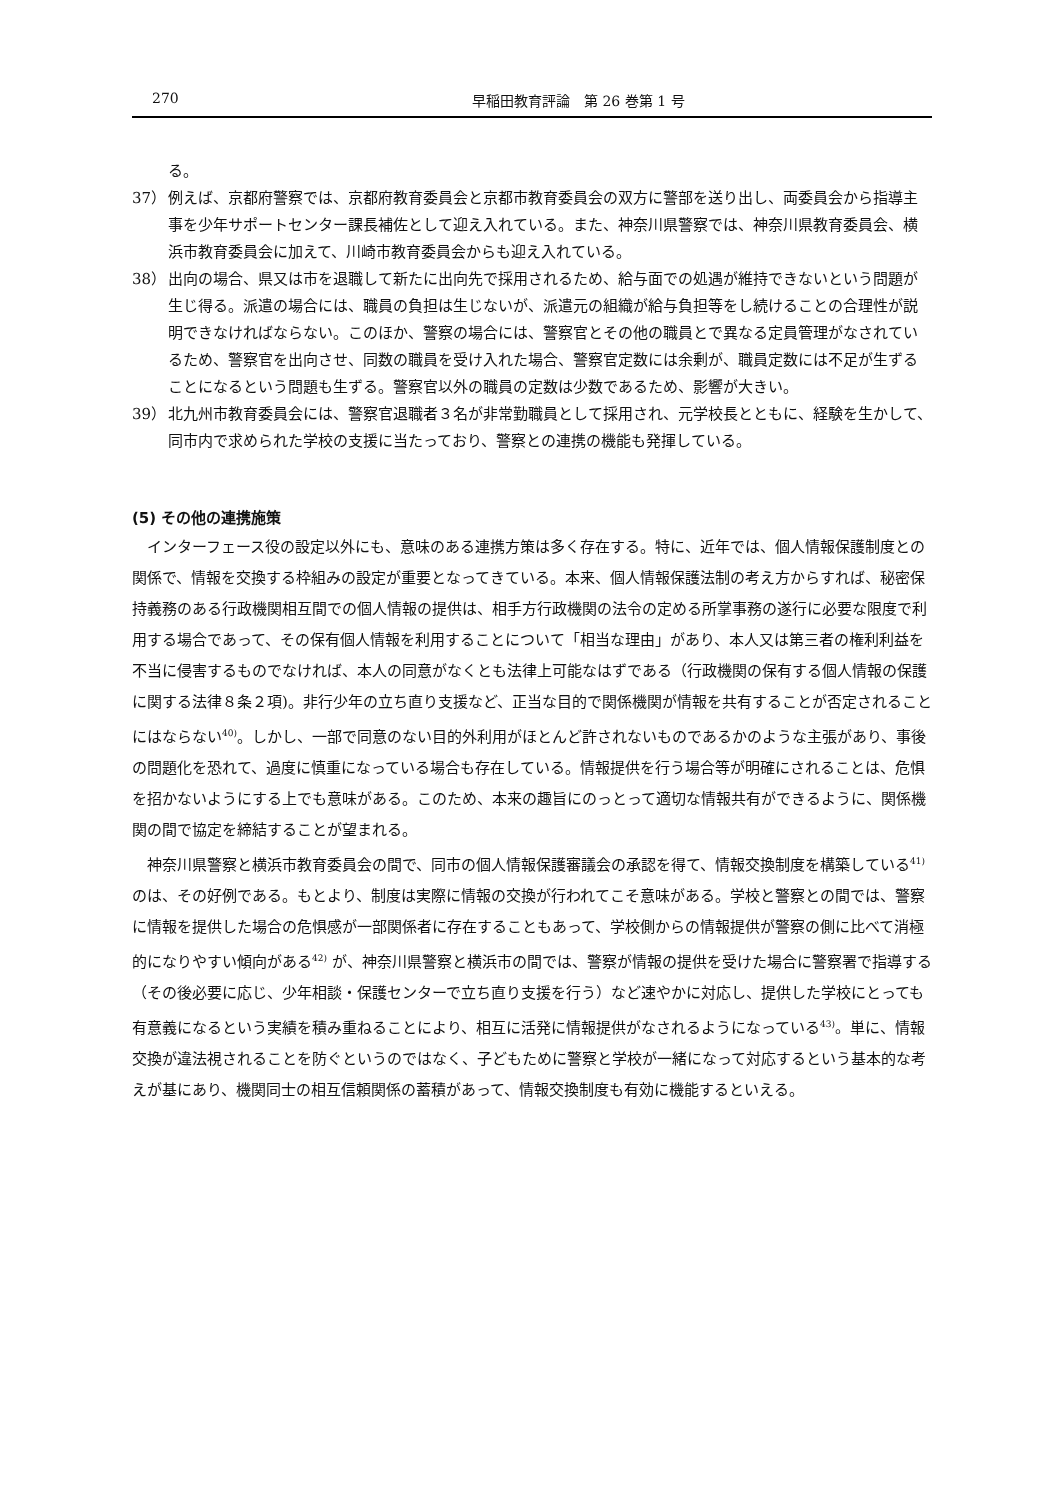270 早稲田教育評論　第 26 巻第 1 号
る。
37） 例えば、京都府警察では、京都府教育委員会と京都市教育委員会の双方に警部を送り出し、両委員会から指導主事を少年サポートセンター課長補佐として迎え入れている。また、神奈川県警察では、神奈川県教育委員会、横浜市教育委員会に加えて、川崎市教育委員会からも迎え入れている。
38） 出向の場合、県又は市を退職して新たに出向先で採用されるため、給与面での処遇が維持できないという問題が生じ得る。派遣の場合には、職員の負担は生じないが、派遣元の組織が給与負担等をし続けることの合理性が説明できなければならない。このほか、警察の場合には、警察官とその他の職員とで異なる定員管理がなされているため、警察官を出向させ、同数の職員を受け入れた場合、警察官定数には余剰が、職員定数には不足が生ずることになるという問題も生ずる。警察官以外の職員の定数は少数であるため、影響が大きい。
39） 北九州市教育委員会には、警察官退職者３名が非常勤職員として採用され、元学校長とともに、経験を生かして、同市内で求められた学校の支援に当たっており、警察との連携の機能も発揮している。
(5) その他の連携施策
インターフェース役の設定以外にも、意味のある連携方策は多く存在する。特に、近年では、個人情報保護制度との関係で、情報を交換する枠組みの設定が重要となってきている。本来、個人情報保護法制の考え方からすれば、秘密保持義務のある行政機関相互間での個人情報の提供は、相手方行政機関の法令の定める所掌事務の遂行に必要な限度で利用する場合であって、その保有個人情報を利用することについて「相当な理由」があり、本人又は第三者の権利利益を不当に侵害するものでなければ、本人の同意がなくとも法律上可能なはずである（行政機関の保有する個人情報の保護に関する法律８条２項)。非行少年の立ち直り支援など、正当な目的で関係機関が情報を共有することが否定されることにはならない<sup>40)</sup>。しかし、一部で同意のない目的外利用がほとんど許されないものであるかのような主張があり、事後の問題化を恐れて、過度に慎重になっている場合も存在している。情報提供を行う場合等が明確にされることは、危惧を招かないようにする上でも意味がある。このため、本来の趣旨にのっとって適切な情報共有ができるように、関係機関の間で協定を締結することが望まれる。
神奈川県警察と横浜市教育委員会の間で、同市の個人情報保護審議会の承認を得て、情報交換制度を構築している<sup>41)</sup> のは、その好例である。もとより、制度は実際に情報の交換が行われてこそ意味がある。学校と警察との間では、警察に情報を提供した場合の危惧感が一部関係者に存在することもあって、学校側からの情報提供が警察の側に比べて消極的になりやすい傾向がある<sup>42)</sup> が、神奈川県警察と横浜市の間では、警察が情報の提供を受けた場合に警察署で指導する（その後必要に応じ、少年相談・保護センターで立ち直り支援を行う）など速やかに対応し、提供した学校にとっても有意義になるという実績を積み重ねることにより、相互に活発に情報提供がなされるようになっている<sup>43)</sup>。単に、情報交換が違法視されることを防ぐというのではなく、子どもために警察と学校が一緒になって対応するという基本的な考えが基にあり、機関同士の相互信頼関係の蓄積があって、情報交換制度も有効に機能するといえる。